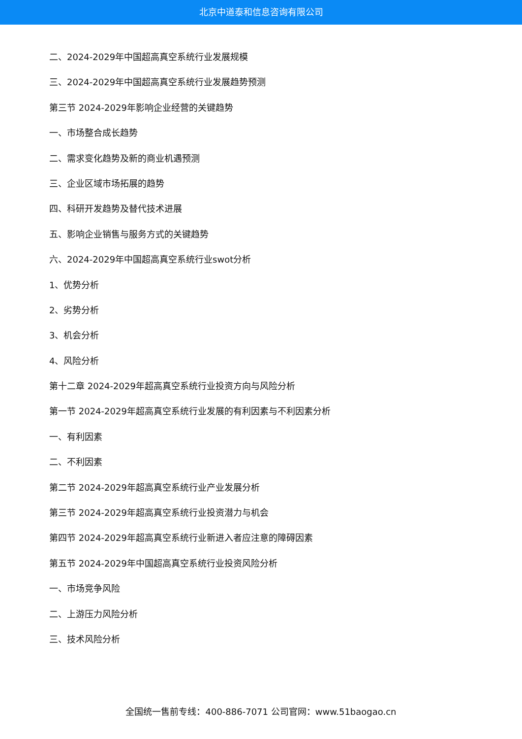北京中道泰和信息咨询有限公司
二、2024-2029年中国超高真空系统行业发展规模
三、2024-2029年中国超高真空系统行业发展趋势预测
第三节 2024-2029年影响企业经营的关键趋势
一、市场整合成长趋势
二、需求变化趋势及新的商业机遇预测
三、企业区域市场拓展的趋势
四、科研开发趋势及替代技术进展
五、影响企业销售与服务方式的关键趋势
六、2024-2029年中国超高真空系统行业swot分析
1、优势分析
2、劣势分析
3、机会分析
4、风险分析
第十二章 2024-2029年超高真空系统行业投资方向与风险分析
第一节 2024-2029年超高真空系统行业发展的有利因素与不利因素分析
一、有利因素
二、不利因素
第二节 2024-2029年超高真空系统行业产业发展分析
第三节 2024-2029年超高真空系统行业投资潜力与机会
第四节 2024-2029年超高真空系统行业新进入者应注意的障碍因素
第五节 2024-2029年中国超高真空系统行业投资风险分析
一、市场竞争风险
二、上游压力风险分析
三、技术风险分析
全国统一售前专线：400-886-7071 公司官网：www.51baogao.cn